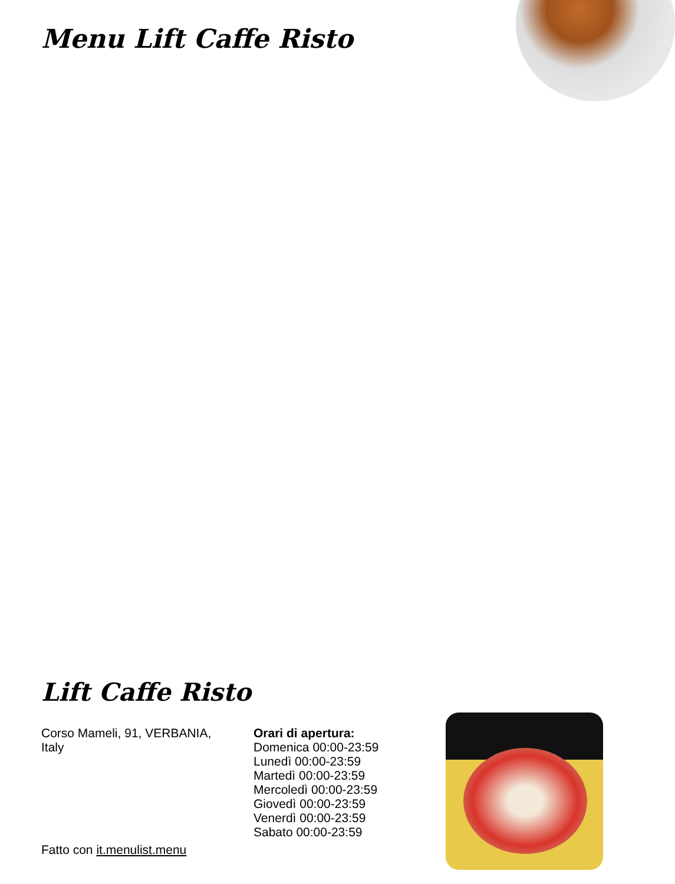Menu Lift Caffe Risto
Lift Caffe Risto
Corso Mameli, 91, VERBANIA, Italy
Orari di apertura:
Domenica 00:00-23:59
Lunedì 00:00-23:59
Martedì 00:00-23:59
Mercoledì 00:00-23:59
Giovedì 00:00-23:59
Venerdì 00:00-23:59
Sabato 00:00-23:59
Fatto con it.menulist.menu